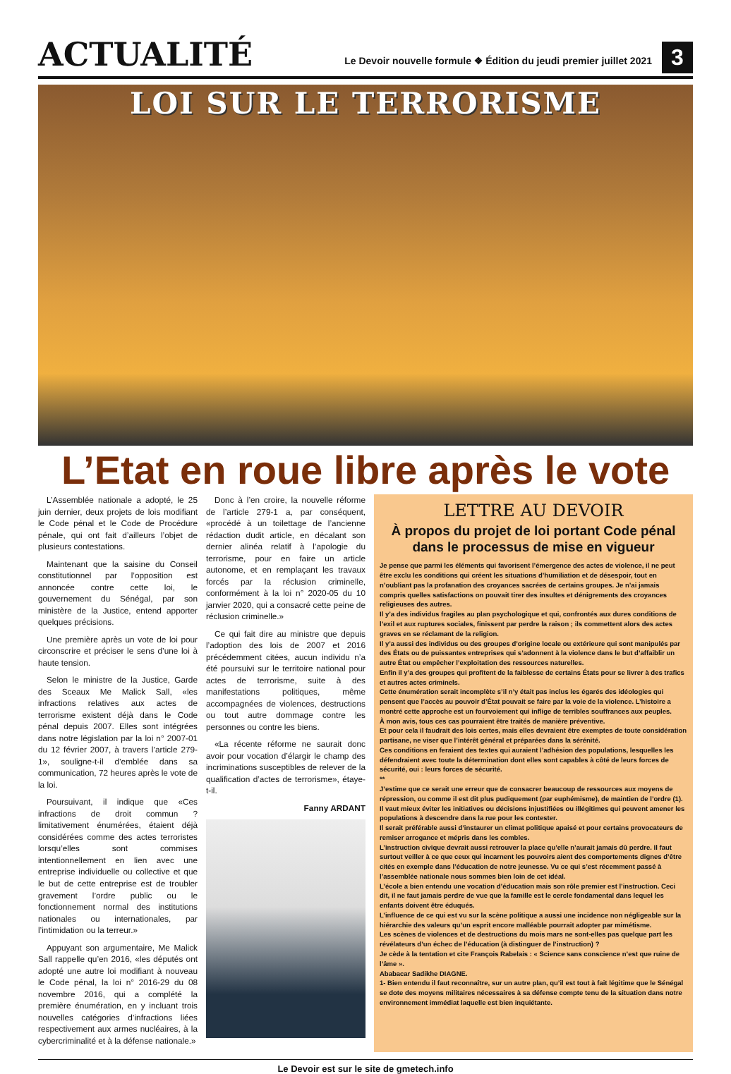ACTUALITÉ
Le Devoir nouvelle formule ❖ Édition du jeudi premier juillet 2021
3
LOI SUR LE TERRORISME
L’Etat en roue libre après le vote
L’Assemblée nationale a adopté, le 25 juin dernier, deux projets de lois modifiant le Code pénal et le Code de Procédure pénale, qui ont fait d’ailleurs l’objet de plusieurs contestations.
Maintenant que la saisine du Conseil constitutionnel par l’opposition est annoncée contre cette loi, le gouvernement du Sénégal, par son ministère de la Justice, entend apporter quelques précisions.
Une première après un vote de loi pour circonscrire et préciser le sens d’une loi à haute tension.
Selon le ministre de la Justice, Garde des Sceaux Me Malick Sall, «les infractions relatives aux actes de terrorisme existent déjà dans le Code pénal depuis 2007. Elles sont intégrées dans notre législation par la loi n° 2007-01 du 12 février 2007, à travers l’article 279-1», souligne-t-il d’emblée dans sa communication, 72 heures après le vote de la loi.
Poursuivant, il indique que «Ces infractions de droit commun ? limitativement énumérées, étaient déjà considérées comme des actes terroristes lorsqu’elles sont commises intentionnellement en lien avec une entreprise individuelle ou collective et que le but de cette entreprise est de troubler gravement l’ordre public ou le fonctionnement normal des institutions nationales ou internationales, par l’intimidation ou la terreur.»
Appuyant son argumentaire, Me Malick Sall rappelle qu’en 2016, «les députés ont adopté une autre loi modifiant à nouveau le Code pénal, la loi n° 2016-29 du 08 novembre 2016, qui a complété la première énumération, en y incluant trois nouvelles catégories d’infractions liées respectivement aux armes nucléaires, à la cybercriminalité et à la défense nationale.»
Donc à l’en croire, la nouvelle réforme de l’article 279-1 a, par conséquent, «procédé à un toilettage de l’ancienne rédaction dudit article, en décalant son dernier alinéa relatif à l’apologie du terrorisme, pour en faire un article autonome, et en remplaçant les travaux forcés par la réclusion criminelle, conformément à la loi n° 2020-05 du 10 janvier 2020, qui a consacré cette peine de réclusion criminelle.»
Ce qui fait dire au ministre que depuis l’adoption des lois de 2007 et 2016 précédemment citées, aucun individu n’a été poursuivi sur le territoire national pour actes de terrorisme, suite à des manifestations politiques, même accompagnées de violences, destructions ou tout autre dommage contre les personnes ou contre les biens.
«La récente réforme ne saurait donc avoir pour vocation d’élargir le champ des incriminations susceptibles de relever de la qualification d’actes de terrorisme», étaye-t-il.
Fanny ARDANT
LETTRE AU DEVOIR
À propos du projet de loi portant Code pénal dans le processus de mise en vigueur
Je pense que parmi les éléments qui favorisent l’émergence des actes de violence, il ne peut être exclu les conditions qui créent les situations d’humiliation et de désespoir, tout en n’oubliant pas la profanation des croyances sacrées de certains groupes. Je n’ai jamais compris quelles satisfactions on pouvait tirer des insultes et dénigrements des croyances religieuses des autres.
Il y’a des individus fragiles au plan psychologique et qui, confrontés aux dures conditions de l’exil et aux ruptures sociales, finissent par perdre la raison ; ils commettent alors des actes graves en se réclamant de la religion.
Il y’a aussi des individus ou des groupes d’origine locale ou extérieure qui sont manipulés par des États ou de puissantes entreprises qui s’adonnent à la violence dans le but d’affaiblir un autre État ou empêcher l’exploitation des ressources naturelles.
Enfin il y’a des groupes qui profitent de la faiblesse de certains États pour se livrer à des trafics et autres actes criminels.
Cette énumération serait incomplète s’il n’y était pas inclus les égarés des idéologies qui pensent que l’accès au pouvoir d’État pouvait se faire par la voie de la violence. L’histoire a montré cette approche est un fourvoiement qui inflige de terribles souffrances aux peuples.
À mon avis, tous ces cas pourraient être traités de manière préventive.
Et pour cela il faudrait des lois certes, mais elles devraient être exemptes de toute considération partisane, ne viser que l’intérêt général et préparées dans la sérénité.
Ces conditions en feraient des textes qui auraient l’adhésion des populations, lesquelles les défendraient avec toute la détermination dont elles sont capables à côté de leurs forces de sécurité, oui : leurs forces de sécurité.
**
J’estime que ce serait une erreur que de consacrer beaucoup de ressources aux moyens de répression, ou comme il est dit plus pudiquement (par euphémisme), de maintien de l’ordre (1).
Il vaut mieux éviter les initiatives ou décisions injustifiées ou illégitimes qui peuvent amener les populations à descendre dans la rue pour les contester.
Il serait préférable aussi d’instaurer un climat politique apaisé et pour certains provocateurs de remiser arrogance et mépris dans les combles.
L’instruction civique devrait aussi retrouver la place qu’elle n’aurait jamais dû perdre. Il faut surtout veiller à ce que ceux qui incarnent les pouvoirs aient des comportements dignes d’être cités en exemple dans l’éducation de notre jeunesse. Vu ce qui s’est récemment passé à l’assemblée nationale nous sommes bien loin de cet idéal.
L’école a bien entendu une vocation d’éducation mais son rôle premier est l’instruction. Ceci dit, il ne faut jamais perdre de vue que la famille est le cercle fondamental dans lequel les enfants doivent être éduqués.
L’influence de ce qui est vu sur la scène politique a aussi une incidence non négligeable sur la hiérarchie des valeurs qu’un esprit encore malléable pourrait adopter par mimétisme.
Les scènes de violences et de destructions du mois mars ne sont-elles pas quelque part les révélateurs d’un échec de l’éducation (à distinguer de l’instruction) ?
Je cède à la tentation et cite François Rabelais : « Science sans conscience n’est que ruine de l’âme ».
Ababacar Sadikhe DIAGNE.
1- Bien entendu il faut reconnaître, sur un autre plan, qu’il est tout à fait légitime que le Sénégal se dote des moyens militaires nécessaires à sa défense compte tenu de la situation dans notre environnement immédiat laquelle est bien inquiétante.
Le Devoir est sur le site de gmetech.info